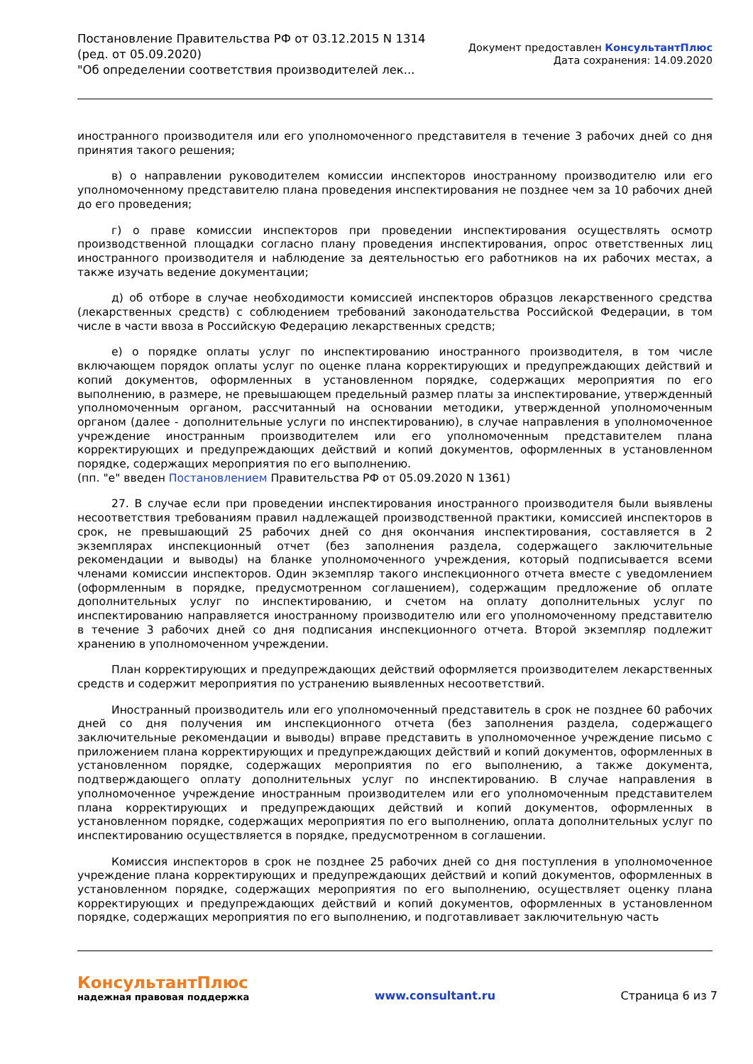Постановление Правительства РФ от 03.12.2015 N 1314
(ред. от 05.09.2020)
"Об определении соответствия производителей лек...
Документ предоставлен КонсультантПлюс
Дата сохранения: 14.09.2020
иностранного производителя или его уполномоченного представителя в течение 3 рабочих дней со дня принятия такого решения;
в) о направлении руководителем комиссии инспекторов иностранному производителю или его уполномоченному представителю плана проведения инспектирования не позднее чем за 10 рабочих дней до его проведения;
г) о праве комиссии инспекторов при проведении инспектирования осуществлять осмотр производственной площадки согласно плану проведения инспектирования, опрос ответственных лиц иностранного производителя и наблюдение за деятельностью его работников на их рабочих местах, а также изучать ведение документации;
д) об отборе в случае необходимости комиссией инспекторов образцов лекарственного средства (лекарственных средств) с соблюдением требований законодательства Российской Федерации, в том числе в части ввоза в Российскую Федерацию лекарственных средств;
е) о порядке оплаты услуг по инспектированию иностранного производителя, в том числе включающем порядок оплаты услуг по оценке плана корректирующих и предупреждающих действий и копий документов, оформленных в установленном порядке, содержащих мероприятия по его выполнению, в размере, не превышающем предельный размер платы за инспектирование, утвержденный уполномоченным органом, рассчитанный на основании методики, утвержденной уполномоченным органом (далее - дополнительные услуги по инспектированию), в случае направления в уполномоченное учреждение иностранным производителем или его уполномоченным представителем плана корректирующих и предупреждающих действий и копий документов, оформленных в установленном порядке, содержащих мероприятия по его выполнению.
(пп. "е" введен Постановлением Правительства РФ от 05.09.2020 N 1361)
27. В случае если при проведении инспектирования иностранного производителя были выявлены несоответствия требованиям правил надлежащей производственной практики, комиссией инспекторов в срок, не превышающий 25 рабочих дней со дня окончания инспектирования, составляется в 2 экземплярах инспекционный отчет (без заполнения раздела, содержащего заключительные рекомендации и выводы) на бланке уполномоченного учреждения, который подписывается всеми членами комиссии инспекторов. Один экземпляр такого инспекционного отчета вместе с уведомлением (оформленным в порядке, предусмотренном соглашением), содержащим предложение об оплате дополнительных услуг по инспектированию, и счетом на оплату дополнительных услуг по инспектированию направляется иностранному производителю или его уполномоченному представителю в течение 3 рабочих дней со дня подписания инспекционного отчета. Второй экземпляр подлежит хранению в уполномоченном учреждении.
План корректирующих и предупреждающих действий оформляется производителем лекарственных средств и содержит мероприятия по устранению выявленных несоответствий.
Иностранный производитель или его уполномоченный представитель в срок не позднее 60 рабочих дней со дня получения им инспекционного отчета (без заполнения раздела, содержащего заключительные рекомендации и выводы) вправе представить в уполномоченное учреждение письмо с приложением плана корректирующих и предупреждающих действий и копий документов, оформленных в установленном порядке, содержащих мероприятия по его выполнению, а также документа, подтверждающего оплату дополнительных услуг по инспектированию. В случае направления в уполномоченное учреждение иностранным производителем или его уполномоченным представителем плана корректирующих и предупреждающих действий и копий документов, оформленных в установленном порядке, содержащих мероприятия по его выполнению, оплата дополнительных услуг по инспектированию осуществляется в порядке, предусмотренном в соглашении.
Комиссия инспекторов в срок не позднее 25 рабочих дней со дня поступления в уполномоченное учреждение плана корректирующих и предупреждающих действий и копий документов, оформленных в установленном порядке, содержащих мероприятия по его выполнению, осуществляет оценку плана корректирующих и предупреждающих действий и копий документов, оформленных в установленном порядке, содержащих мероприятия по его выполнению, и подготавливает заключительную часть
КонсультантПлюс
надежная правовая поддержка
www.consultant.ru Страница 6 из 7